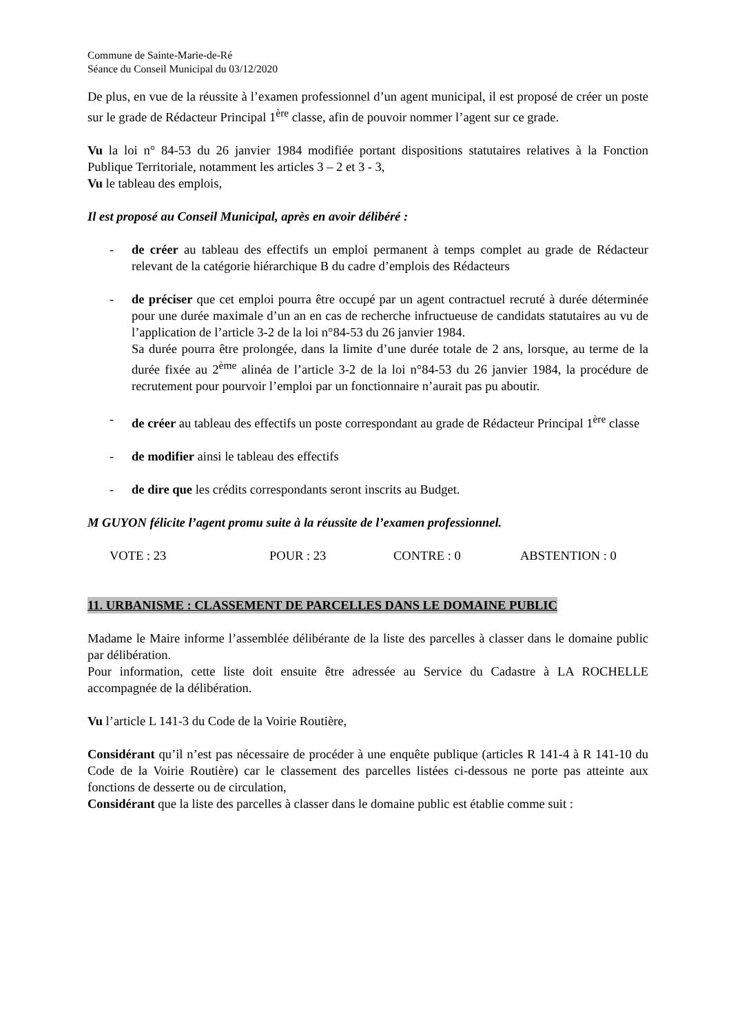Commune de Sainte-Marie-de-Ré
Séance du Conseil Municipal du 03/12/2020
De plus, en vue de la réussite à l’examen professionnel d’un agent municipal, il est proposé de créer un poste sur le grade de Rédacteur Principal 1<sup>ère</sup> classe, afin de pouvoir nommer l’agent sur ce grade.
Vu la loi n° 84-53 du 26 janvier 1984 modifiée portant dispositions statutaires relatives à la Fonction Publique Territoriale, notamment les articles 3 – 2 et 3 - 3,
Vu le tableau des emplois,
Il est proposé au Conseil Municipal, après en avoir délibéré :
- de créer au tableau des effectifs un emploi permanent à temps complet au grade de Rédacteur relevant de la catégorie hiérarchique B du cadre d’emplois des Rédacteurs
- de préciser que cet emploi pourra être occupé par un agent contractuel recruté à durée déterminée pour une durée maximale d’un an en cas de recherche infructueuse de candidats statutaires au vu de l’application de l’article 3-2 de la loi n°84-53 du 26 janvier 1984.
Sa durée pourra être prolongée, dans la limite d’une durée totale de 2 ans, lorsque, au terme de la durée fixée au 2<sup>ème</sup> alinéa de l’article 3-2 de la loi n°84-53 du 26 janvier 1984, la procédure de recrutement pour pourvoir l’emploi par un fonctionnaire n’aurait pas pu aboutir.
- de créer au tableau des effectifs un poste correspondant au grade de Rédacteur Principal 1<sup>ère</sup> classe
- de modifier ainsi le tableau des effectifs
- de dire que les crédits correspondants seront inscrits au Budget.
M GUYON félicite l’agent promu suite à la réussite de l’examen professionnel.
VOTE : 23 POUR : 23 CONTRE : 0 ABSTENTION : 0
11. URBANISME : CLASSEMENT DE PARCELLES DANS LE DOMAINE PUBLIC
Madame le Maire informe l’assemblée délibérante de la liste des parcelles à classer dans le domaine public par délibération.
Pour information, cette liste doit ensuite être adressée au Service du Cadastre à LA ROCHELLE accompagnée de la délibération.
Vu l’article L 141-3 du Code de la Voirie Routière,
Considérant qu’il n’est pas nécessaire de procéder à une enquête publique (articles R 141-4 à R 141-10 du Code de la Voirie Routière) car le classement des parcelles listées ci-dessous ne porte pas atteinte aux fonctions de desserte ou de circulation,
Considérant que la liste des parcelles à classer dans le domaine public est établie comme suit :